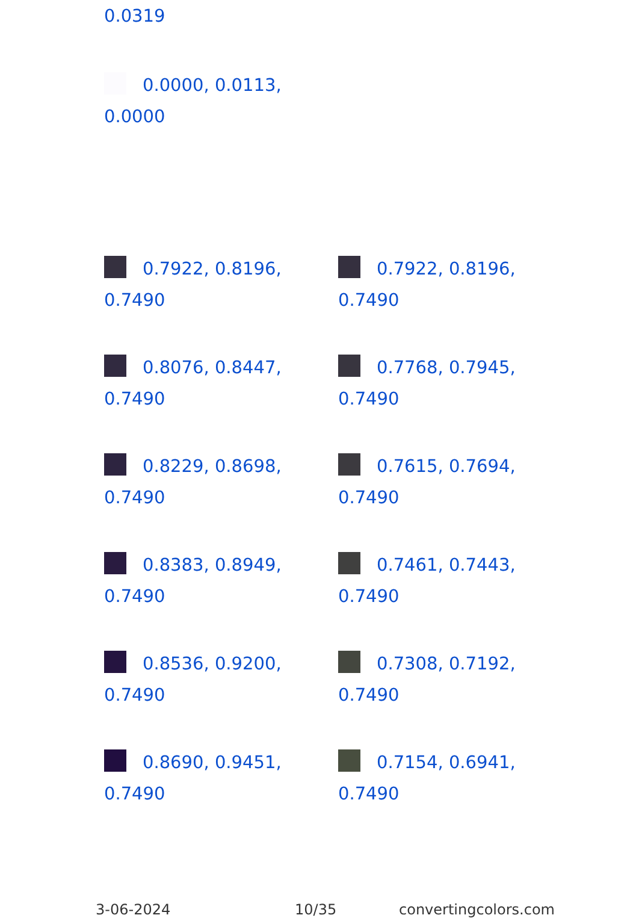0.0319
0.0000, 0.0113, 0.0000
0.7922, 0.8196, 0.7490
0.7922, 0.8196, 0.7490
0.8076, 0.8447, 0.7490
0.7768, 0.7945, 0.7490
0.8229, 0.8698, 0.7490
0.7615, 0.7694, 0.7490
0.8383, 0.8949, 0.7490
0.7461, 0.7443, 0.7490
0.8536, 0.9200, 0.7490
0.7308, 0.7192, 0.7490
0.8690, 0.9451, 0.7490
0.7154, 0.6941, 0.7490
3-06-2024 10/35 convertingcolors.com